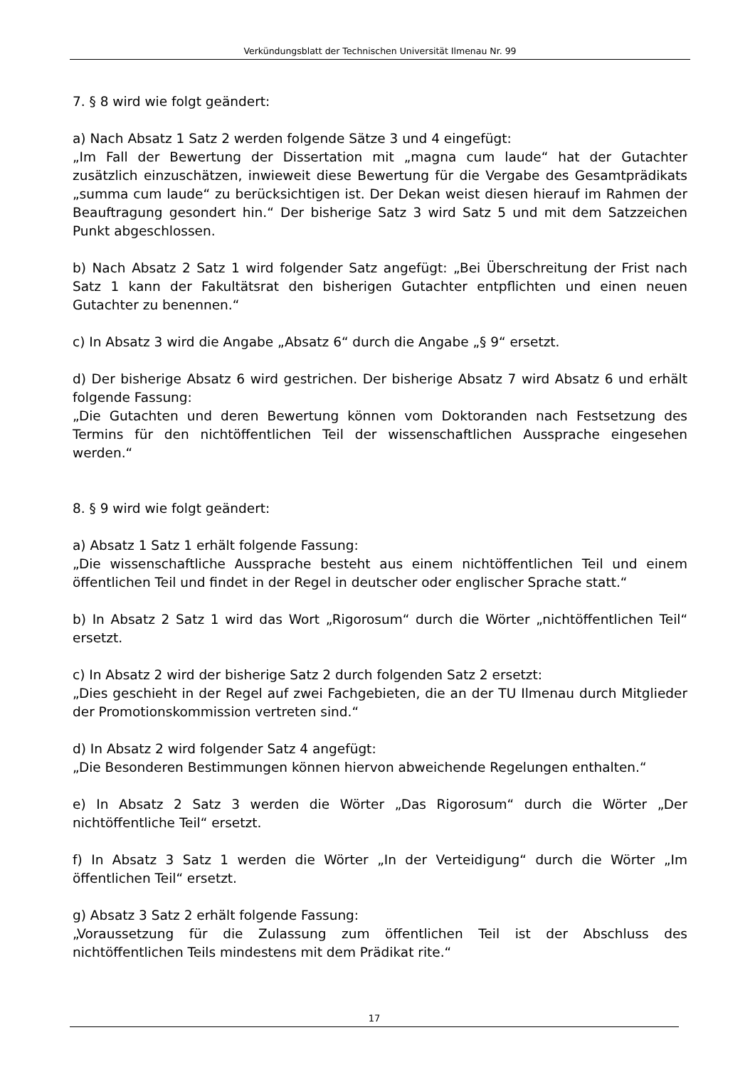Verkündungsblatt der Technischen Universität Ilmenau Nr. 99
7. § 8 wird wie folgt geändert:
a) Nach Absatz 1 Satz 2 werden folgende Sätze 3 und 4 eingefügt:
„Im Fall der Bewertung der Dissertation mit „magna cum laude“ hat der Gutachter zusätzlich einzuschätzen, inwieweit diese Bewertung für die Vergabe des Gesamtprädikats „summa cum laude“ zu berücksichtigen ist. Der Dekan weist diesen hierauf im Rahmen der Beauftragung gesondert hin.“ Der bisherige Satz 3 wird Satz 5 und mit dem Satzzeichen Punkt abgeschlossen.
b) Nach Absatz 2 Satz 1 wird folgender Satz angefügt: „Bei Überschreitung der Frist nach Satz 1 kann der Fakultätsrat den bisherigen Gutachter entpflichten und einen neuen Gutachter zu benennen.“
c) In Absatz 3 wird die Angabe „Absatz 6“ durch die Angabe „§ 9“ ersetzt.
d) Der bisherige Absatz 6 wird gestrichen. Der bisherige Absatz 7 wird Absatz 6 und erhält folgende Fassung:
„Die Gutachten und deren Bewertung können vom Doktoranden nach Festsetzung des Termins für den nichtöffentlichen Teil der wissenschaftlichen Aussprache eingesehen werden.“
8. § 9 wird wie folgt geändert:
a) Absatz 1 Satz 1 erhält folgende Fassung:
„Die wissenschaftliche Aussprache besteht aus einem nichtöffentlichen Teil und einem öffentlichen Teil und findet in der Regel in deutscher oder englischer Sprache statt.“
b) In Absatz 2 Satz 1 wird das Wort „Rigorosum“ durch die Wörter „nichtöffentlichen Teil“ ersetzt.
c) In Absatz 2 wird der bisherige Satz 2 durch folgenden Satz 2 ersetzt:
„Dies geschieht in der Regel auf zwei Fachgebieten, die an der TU Ilmenau durch Mitglieder der Promotionskommission vertreten sind.“
d) In Absatz 2 wird folgender Satz 4 angefügt:
„Die Besonderen Bestimmungen können hiervon abweichende Regelungen enthalten.“
e) In Absatz 2 Satz 3 werden die Wörter „Das Rigorosum“ durch die Wörter „Der nichtöffentliche Teil“ ersetzt.
f) In Absatz 3 Satz 1 werden die Wörter „In der Verteidigung“ durch die Wörter „Im öffentlichen Teil“ ersetzt.
g) Absatz 3 Satz 2 erhält folgende Fassung:
„Voraussetzung für die Zulassung zum öffentlichen Teil ist der Abschluss des nichtöffentlichen Teils mindestens mit dem Prädikat rite.“
17